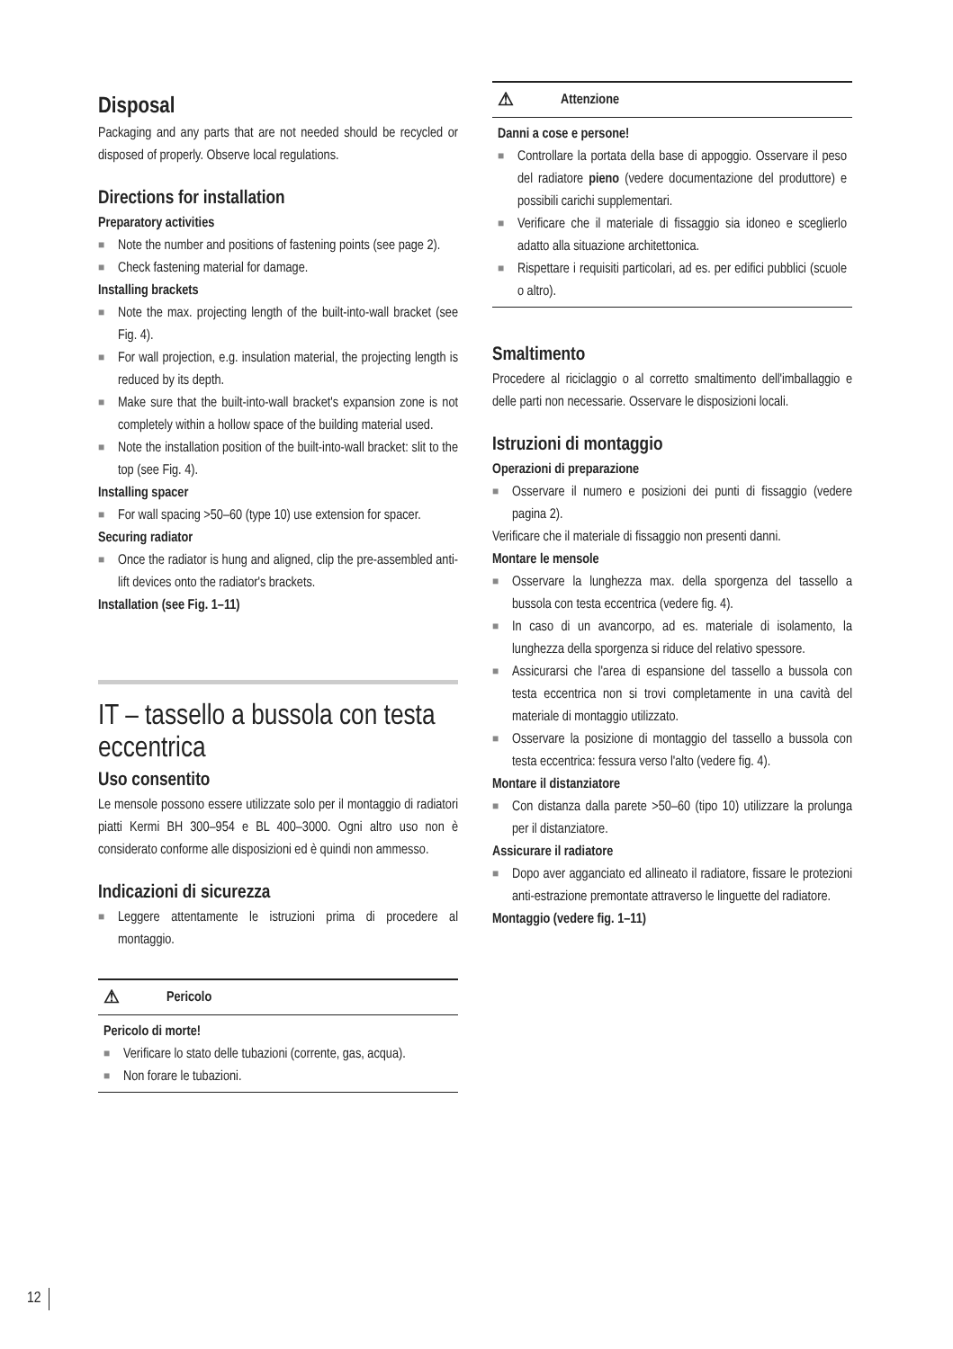Disposal
Packaging and any parts that are not needed should be recycled or disposed of properly. Observe local regulations.
Directions for installation
Preparatory activities
■ Note the number and positions of fastening points (see page 2).
■ Check fastening material for damage.
Installing brackets
■ Note the max. projecting length of the built-into-wall bracket (see Fig. 4).
■ For wall projection, e.g. insulation material, the projecting length is reduced by its depth.
■ Make sure that the built-into-wall bracket's expansion zone is not completely within a hollow space of the building material used.
■ Note the installation position of the built-into-wall bracket: slit to the top (see Fig. 4).
Installing spacer
■ For wall spacing >50–60 (type 10) use extension for spacer.
Securing radiator
■ Once the radiator is hung and aligned, clip the pre-assembled anti-lift devices onto the radiator's brackets.
Installation (see Fig. 1–11)
IT – tassello a bussola con testa eccentrica
Uso consentito
Le mensole possono essere utilizzate solo per il montaggio di radiatori piatti Kermi BH 300–954 e BL 400–3000. Ogni altro uso non è considerato conforme alle disposizioni ed è quindi non ammesso.
Indicazioni di sicurezza
■ Leggere attentamente le istruzioni prima di procedere al montaggio.
⚠ Pericolo
Pericolo di morte!
■ Verificare lo stato delle tubazioni (corrente, gas, acqua).
■ Non forare le tubazioni.
⚠ Attenzione
Danni a cose e persone!
■ Controllare la portata della base di appoggio. Osservare il peso del radiatore pieno (vedere documentazione del produttore) e possibili carichi supplementari.
■ Verificare che il materiale di fissaggio sia idoneo e sceglierlo adatto alla situazione architettonica.
■ Rispettare i requisiti particolari, ad es. per edifici pubblici (scuole o altro).
Smaltimento
Procedere al riciclaggio o al corretto smaltimento dell'imballaggio e delle parti non necessarie. Osservare le disposizioni locali.
Istruzioni di montaggio
Operazioni di preparazione
■ Osservare il numero e posizioni dei punti di fissaggio (vedere pagina 2).
Verificare che il materiale di fissaggio non presenti danni.
Montare le mensole
■ Osservare la lunghezza max. della sporgenza del tassello a bussola con testa eccentrica (vedere fig. 4).
■ In caso di un avancorpo, ad es. materiale di isolamento, la lunghezza della sporgenza si riduce del relativo spessore.
■ Assicurarsi che l'area di espansione del tassello a bussola con testa eccentrica non si trovi completamente in una cavità del materiale di montaggio utilizzato.
■ Osservare la posizione di montaggio del tassello a bussola con testa eccentrica: fessura verso l'alto (vedere fig. 4).
Montare il distanziatore
■ Con distanza dalla parete >50–60 (tipo 10) utilizzare la prolunga per il distanziatore.
Assicurare il radiatore
■ Dopo aver agganciato ed allineato il radiatore, fissare le protezioni anti-estrazione premontate attraverso le linguette del radiatore.
Montaggio (vedere fig. 1–11)
12